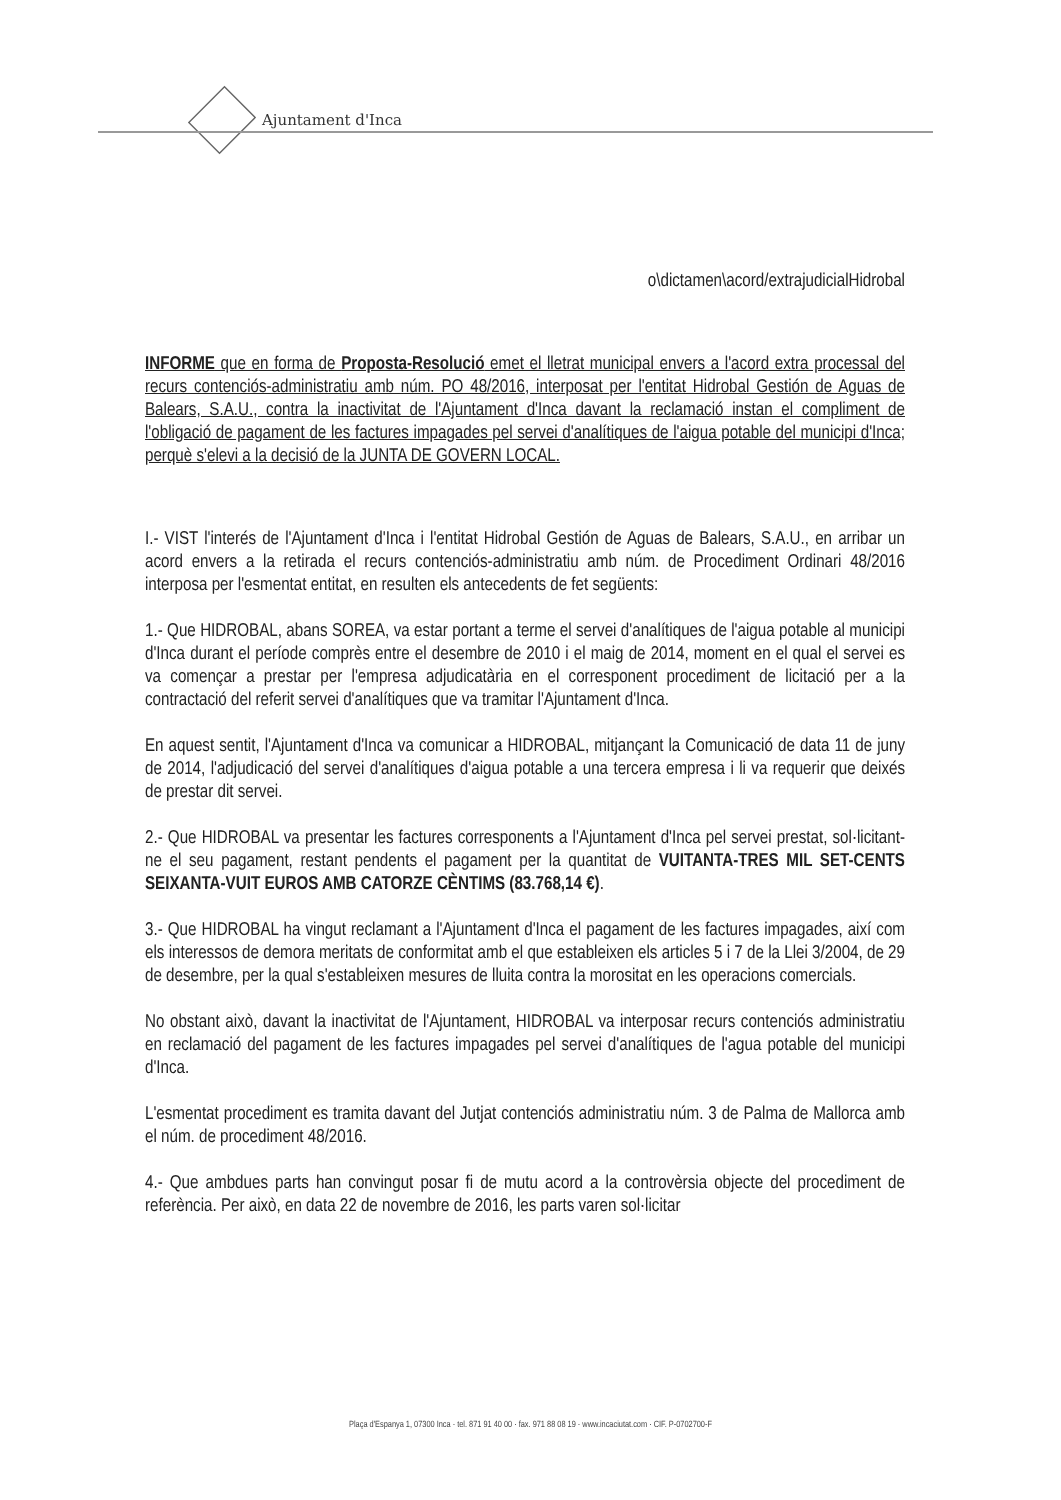Ajuntament d'Inca
o\dictamen\acord/extrajudicialHidrobal
INFORME que en forma de Proposta-Resolució emet el lletrat municipal envers a l'acord extra processal del recurs contenciós-administratiu amb núm. PO 48/2016, interposat per l'entitat Hidrobal Gestión de Aguas de Balears, S.A.U., contra la inactivitat de l'Ajuntament d'Inca davant la reclamació instan el compliment de l'obligació de pagament de les factures impagades pel servei d'analítiques de l'aigua potable del municipi d'Inca; perquè s'elevi a la decisió de la JUNTA DE GOVERN LOCAL.
I.- VIST l'interés de l'Ajuntament d'Inca i l'entitat Hidrobal Gestión de Aguas de Balears, S.A.U., en arribar un acord envers a la retirada el recurs contenciós-administratiu amb núm. de Procediment Ordinari 48/2016 interposa per l'esmentat entitat, en resulten els antecedents de fet següents:
1.- Que HIDROBAL, abans SOREA, va estar portant a terme el servei d'analítiques de l'aigua potable al municipi d'Inca durant el període comprès entre el desembre de 2010 i el maig de 2014, moment en el qual el servei es va començar a prestar per l'empresa adjudicatària en el corresponent procediment de licitació per a la contractació del referit servei d'analítiques que va tramitar l'Ajuntament d'Inca.
En aquest sentit, l'Ajuntament d'Inca va comunicar a HIDROBAL, mitjançant la Comunicació de data 11 de juny de 2014, l'adjudicació del servei d'analítiques d'aigua potable a una tercera empresa i li va requerir que deixés de prestar dit servei.
2.- Que HIDROBAL va presentar les factures corresponents a l'Ajuntament d'Inca pel servei prestat, sol·licitant-ne el seu pagament, restant pendents el pagament per la quantitat de VUITANTA-TRES MIL SET-CENTS SEIXANTA-VUIT EUROS AMB CATORZE CÈNTIMS (83.768,14 €).
3.- Que HIDROBAL ha vingut reclamant a l'Ajuntament d'Inca el pagament de les factures impagades, així com els interessos de demora meritats de conformitat amb el que estableixen els articles 5 i 7 de la Llei 3/2004, de 29 de desembre, per la qual s'estableixen mesures de lluita contra la morositat en les operacions comercials.
No obstant això, davant la inactivitat de l'Ajuntament, HIDROBAL va interposar recurs contenciós administratiu en reclamació del pagament de les factures impagades pel servei d'analítiques de l'agua potable del municipi d'Inca.
L'esmentat procediment es tramita davant del Jutjat contenciós administratiu núm. 3 de Palma de Mallorca amb el núm. de procediment 48/2016.
4.- Que ambdues parts han convingut posar fi de mutu acord a la controvèrsia objecte del procediment de referència. Per això, en data 22 de novembre de 2016, les parts varen sol·licitar
Plaça d'Espanya 1, 07300 Inca · tel. 871 91 40 00 · fax. 971 88 08 19 · www.incaciutat.com · CIF. P-0702700-F